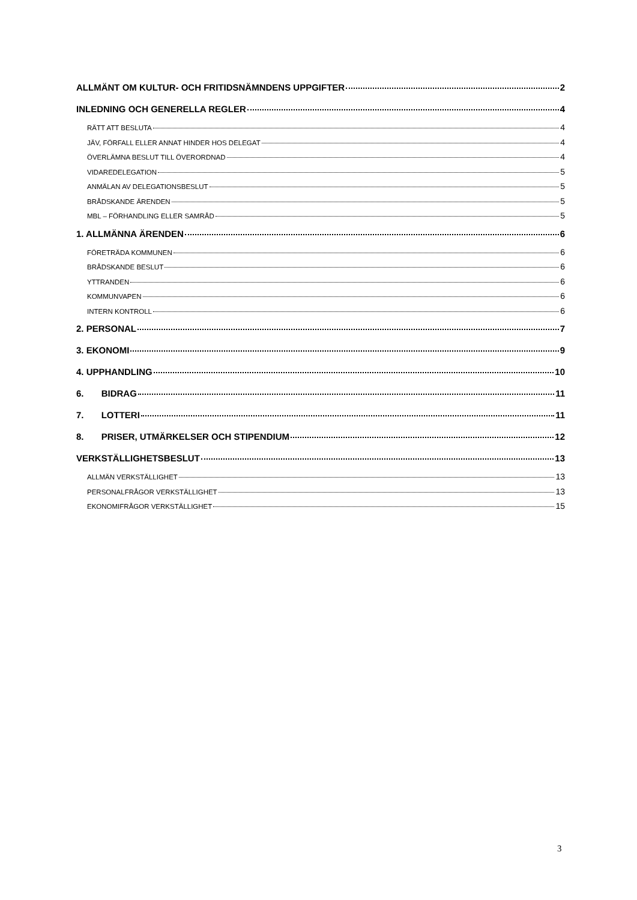ALLMÄNT OM KULTUR- OCH FRITIDSNÄMNDENS UPPGIFTER 2
INLEDNING OCH GENERELLA REGLER 4
RÄTT ATT BESLUTA 4
JÄV, FÖRFALL ELLER ANNAT HINDER HOS DELEGAT 4
ÖVERLÄMNA BESLUT TILL ÖVERORDNAD 4
VIDAREDELEGATION 5
ANMÄLAN AV DELEGATIONSBESLUT 5
BRÅDSKANDE ÄRENDEN 5
MBL – FÖRHANDLING ELLER SAMRÅD 5
1. ALLMÄNNA ÄRENDEN 6
FÖRETRÄDA KOMMUNEN 6
BRÅDSKANDE BESLUT 6
YTTRANDEN 6
KOMMUNVAPEN 6
INTERN KONTROLL 6
2. PERSONAL 7
3. EKONOMI 9
4. UPPHANDLING 10
6. BIDRAG 11
7. LOTTERI 11
8. PRISER, UTMÄRKELSER OCH STIPENDIUM 12
VERKSTÄLLIGHETSBESLUT 13
ALLMÄN VERKSTÄLLIGHET 13
PERSONALFRÅGOR VERKSTÄLLIGHET 13
EKONOMIFRÅGOR VERKSTÄLLIGHET 15
3